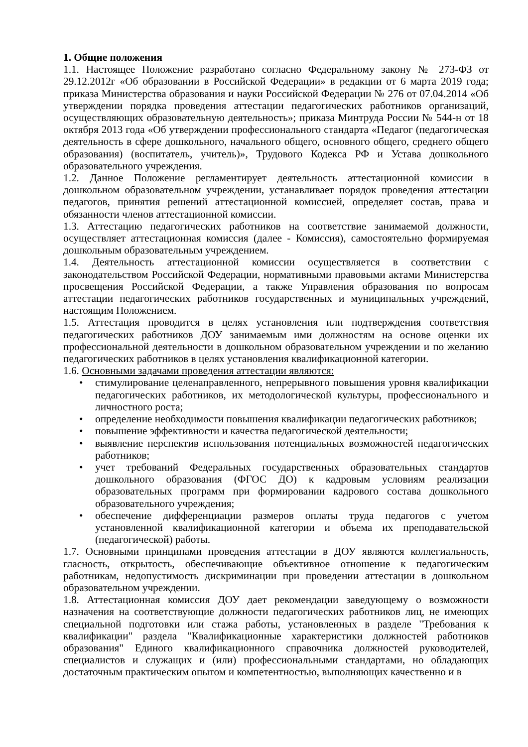1. Общие положения
1.1. Настоящее Положение разработано согласно Федеральному закону № 273-ФЗ от 29.12.2012г «Об образовании в Российской Федерации» в редакции от 6 марта 2019 года; приказа Министерства образования и науки Российской Федерации № 276 от 07.04.2014 «Об утверждении порядка проведения аттестации педагогических работников организаций, осуществляющих образовательную деятельность»; приказа Минтруда России № 544-н от 18 октября 2013 года «Об утверждении профессионального стандарта «Педагог (педагогическая деятельность в сфере дошкольного, начального общего, основного общего, среднего общего образования) (воспитатель, учитель)», Трудового Кодекса РФ и Устава дошкольного образовательного учреждения.
1.2. Данное Положение регламентирует деятельность аттестационной комиссии в дошкольном образовательном учреждении, устанавливает порядок проведения аттестации педагогов, принятия решений аттестационной комиссией, определяет состав, права и обязанности членов аттестационной комиссии.
1.3. Аттестацию педагогических работников на соответствие занимаемой должности, осуществляет аттестационная комиссия (далее - Комиссия), самостоятельно формируемая дошкольным образовательным учреждением.
1.4. Деятельность аттестационной комиссии осуществляется в соответствии с законодательством Российской Федерации, нормативными правовыми актами Министерства просвещения Российской Федерации, а также Управления образования по вопросам аттестации педагогических работников государственных и муниципальных учреждений, настоящим Положением.
1.5. Аттестация проводится в целях установления или подтверждения соответствия педагогических работников ДОУ занимаемым ими должностям на основе оценки их профессиональной деятельности в дошкольном образовательном учреждении и по желанию педагогических работников в целях установления квалификационной категории.
1.6. Основными задачами проведения аттестации являются:
• стимулирование целенаправленного, непрерывного повышения уровня квалификации педагогических работников, их методологической культуры, профессионального и личностного роста;
• определение необходимости повышения квалификации педагогических работников;
• повышение эффективности и качества педагогической деятельности;
• выявление перспектив использования потенциальных возможностей педагогических работников;
• учет требований Федеральных государственных образовательных стандартов дошкольного образования (ФГОС ДО) к кадровым условиям реализации образовательных программ при формировании кадрового состава дошкольного образовательного учреждения;
• обеспечение дифференциации размеров оплаты труда педагогов с учетом установленной квалификационной категории и объема их преподавательской (педагогической) работы.
1.7. Основными принципами проведения аттестации в ДОУ являются коллегиальность, гласность, открытость, обеспечивающие объективное отношение к педагогическим работникам, недопустимость дискриминации при проведении аттестации в дошкольном образовательном учреждении.
1.8. Аттестационная комиссия ДОУ дает рекомендации заведующему о возможности назначения на соответствующие должности педагогических работников лиц, не имеющих специальной подготовки или стажа работы, установленных в разделе "Требования к квалификации" раздела "Квалификационные характеристики должностей работников образования" Единого квалификационного справочника должностей руководителей, специалистов и служащих и (или) профессиональными стандартами, но обладающих достаточным практическим опытом и компетентностью, выполняющих качественно и в